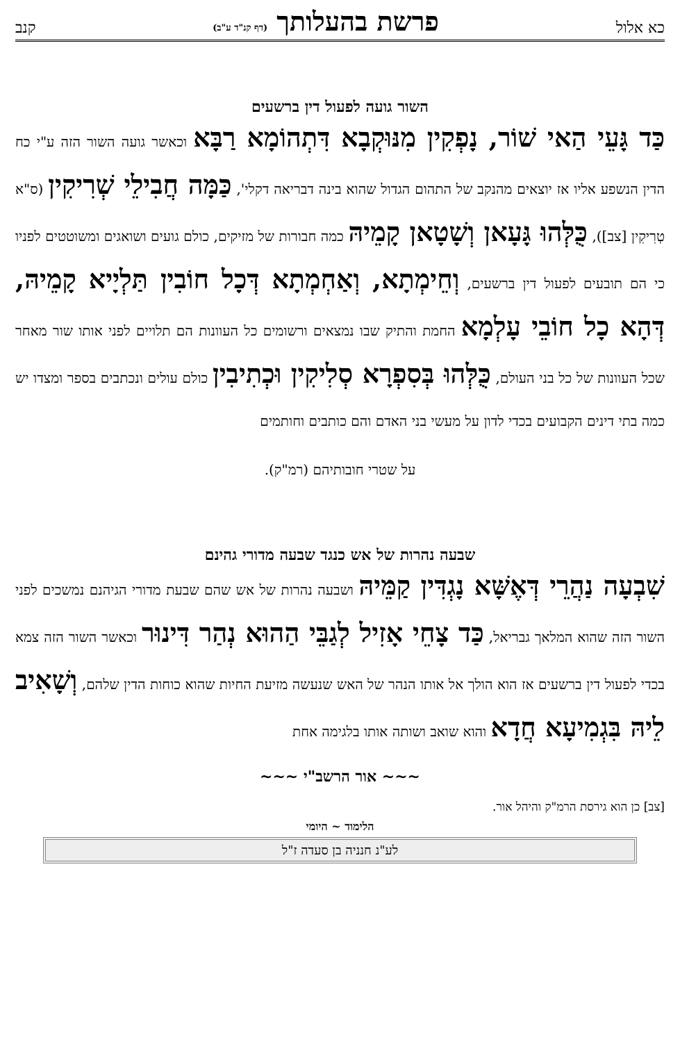כא אלול פרשת בהעלותך (דף קנ"ד ע"ב) קנב
השור גועה לפעול דין ברשעים
כַּד גָּעֵי הַאי שׁוֹר, נָפְקִין מִנּוּקְבָא דִּתְהוֹמָא רַבָּא וכאשר גועה השור הזה ע"י כח הדין הנשפע אליו אז יוצאים מהנקב של התהום הגדול שהוא בינה דבריאה דקלי', כַּמָּה חֲבִילֵי שְׁרִיקִין (ס"א טְרִיקִין [צב]), כֻּלְּהוּ גָּעָאן וְשָׁטָאן קָמֵיהּ כמה חבורות של מזיקים, כולם גועים ושואגים ומשוטטים לפניו כי הם תובעים לפעול דין ברשעים, וְחֵימְתָא, וְאַחְמְתָא דְּכָל חוֹבִין תַּלְיָיא קָמֵיהּ, דְּהָא כָל חוֹבֵי עָלְמָא החמת והתיק שבו נמצאים ורשומים כל העוונות הם תלויים לפני אותו שור מאחר שכל העוונות של כל בני העולם, כֻּלְּהוּ בְּסִפְרָא סְלִיקִין וּכְתִיבִין כולם עולים ונכתבים בספר ומצדו יש כמה בתי דינים הקבועים בכדי לדון על מעשי בני האדם והם כותבים וחותמים
על שטרי חובותיהם (רמ"ק).
שבעה נהרות של אש כנגד שבעה מדורי גהינם
שִׁבְעָה נַהֲרֵי דְּאֶשָּׁא נָגְדִּין קַמֵּיהּ ושבעה נהרות של אש שהם שבעת מדורי הגיהנם נמשכים לפני השור הזה שהוא המלאך גבריאל, כַּד צָחֵי אָזִיל לְגַבֵּי הַהוּא נְהַר דִּינוּר וכאשר השור הזה צמא בכדי לפעול דין ברשעים אז הוא הולך אל אותו הנהר של האש שנעשה מזיעת החיות שהוא כוחות הדין שלהם, וְשָׁאִיב לֵיהּ בִּגְמִיעָא חֲדָא והוא שואב ושותה אותו בלגימה אחת
~~~ אור הרשב"י ~~~
[צב] כן הוא גירסת הרמ"ק והיהל אור.
הלימוד ~ היומי
לע"נ חנניה בן סעדה ז"ל